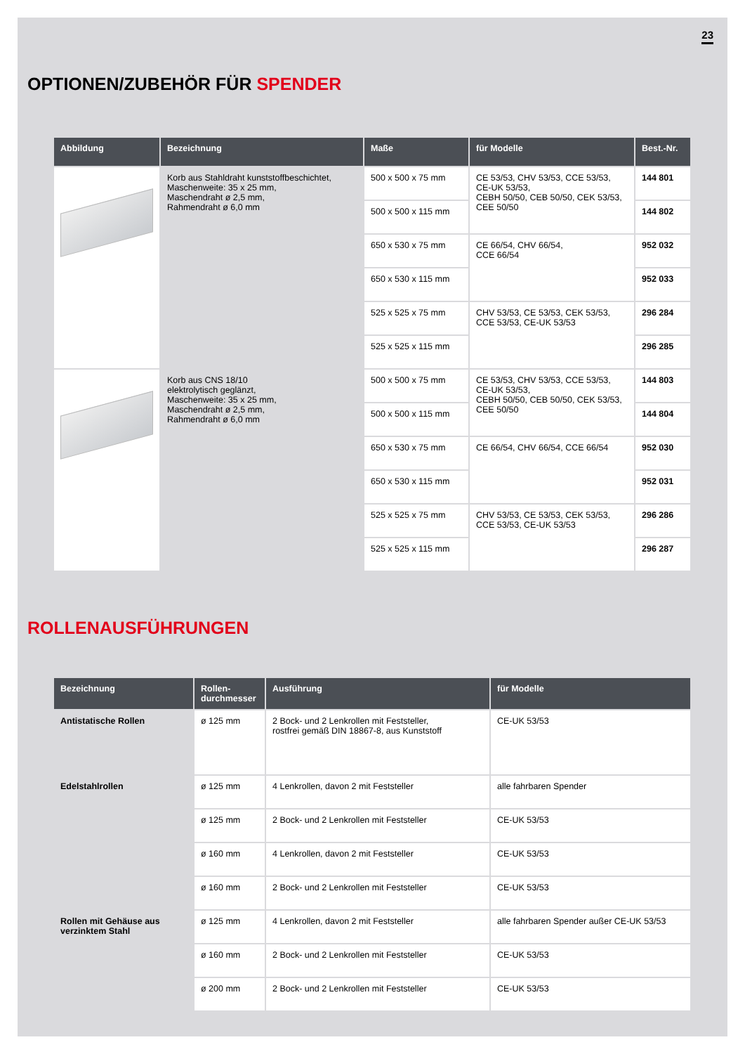23
OPTIONEN/ZUBEHÖR FÜR SPENDER
| Abbildung | Bezeichnung | Maße | für Modelle | Best.-Nr. |
| --- | --- | --- | --- | --- |
| | Korb aus Stahldraht kunststoffbeschichtet, Maschenweite: 35 x 25 mm, Maschendraht ø 2,5 mm, Rahmendraht ø 6,0 mm | 500 x 500 x 75 mm | CE 53/53, CHV 53/53, CCE 53/53, CE-UK 53/53, CEBH 50/50, CEB 50/50, CEK 53/53, CEE 50/50 | 144 801 |
| | | 500 x 500 x 115 mm | | 144 802 |
| | | 650 x 530 x 75 mm | CE 66/54, CHV 66/54, CCE 66/54 | 952 032 |
| | | 650 x 530 x 115 mm | | 952 033 |
| | | 525 x 525 x 75 mm | CHV 53/53, CE 53/53, CEK 53/53, CCE 53/53, CE-UK 53/53 | 296 284 |
| | | 525 x 525 x 115 mm | | 296 285 |
| | Korb aus CNS 18/10 elektrolytisch geglänzt, Maschenweite: 35 x 25 mm, Maschendraht ø 2,5 mm, Rahmendraht ø 6,0 mm | 500 x 500 x 75 mm | CE 53/53, CHV 53/53, CCE 53/53, CE-UK 53/53, CEBH 50/50, CEB 50/50, CEK 53/53, CEE 50/50 | 144 803 |
| | | 500 x 500 x 115 mm | | 144 804 |
| | | 650 x 530 x 75 mm | CE 66/54, CHV 66/54, CCE 66/54 | 952 030 |
| | | 650 x 530 x 115 mm | | 952 031 |
| | | 525 x 525 x 75 mm | CHV 53/53, CE 53/53, CEK 53/53, CCE 53/53, CE-UK 53/53 | 296 286 |
| | | 525 x 525 x 115 mm | | 296 287 |
ROLLENAUSFÜHRUNGEN
| Bezeichnung | Rollen- durchmesser | Ausführung | für Modelle |
| --- | --- | --- | --- |
| Antistatische Rollen | ø 125 mm | 2 Bock- und 2 Lenkrollen mit Feststeller, rostfrei gemäß DIN 18867-8, aus Kunststoff | CE-UK 53/53 |
| Edelstahlrollen | ø 125 mm | 4 Lenkrollen, davon 2 mit Feststeller | alle fahrbaren Spender |
| | ø 125 mm | 2 Bock- und 2 Lenkrollen mit Feststeller | CE-UK 53/53 |
| | ø 160 mm | 4 Lenkrollen, davon 2 mit Feststeller | CE-UK 53/53 |
| | ø 160 mm | 2 Bock- und 2 Lenkrollen mit Feststeller | CE-UK 53/53 |
| Rollen mit Gehäuse aus verzinktem Stahl | ø 125 mm | 4 Lenkrollen, davon 2 mit Feststeller | alle fahrbaren Spender außer CE-UK 53/53 |
| | ø 160 mm | 2 Bock- und 2 Lenkrollen mit Feststeller | CE-UK 53/53 |
| | ø 200 mm | 2 Bock- und 2 Lenkrollen mit Feststeller | CE-UK 53/53 |